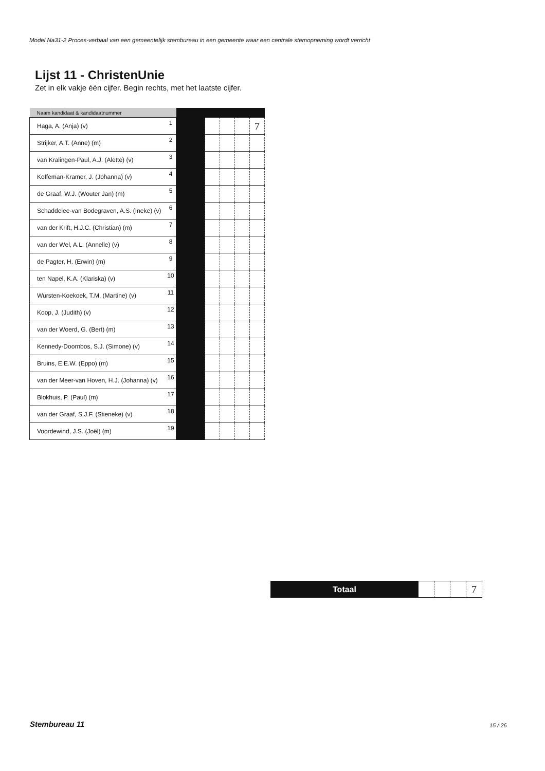Model Na31-2 Proces-verbaal van een gemeentelijk stembureau in een gemeente waar een centrale stemopneming wordt verricht
Lijst 11 - ChristenUnie
Zet in elk vakje één cijfer. Begin rechts, met het laatste cijfer.
| Naam kandidaat & kandidaatnummer | | | | | | |
| --- | --- | --- | --- | --- | --- | --- |
| Haga, A. (Anja) (v) | 1 | | | | | 7 |
| Strijker, A.T. (Anne) (m) | 2 | | | | | |
| van Kralingen-Paul, A.J. (Alette) (v) | 3 | | | | | |
| Koffeman-Kramer, J. (Johanna) (v) | 4 | | | | | |
| de Graaf, W.J. (Wouter Jan) (m) | 5 | | | | | |
| Schaddelee-van Bodegraven, A.S. (Ineke) (v) | 6 | | | | | |
| van der Krift, H.J.C. (Christian) (m) | 7 | | | | | |
| van der Wel, A.L. (Annelle) (v) | 8 | | | | | |
| de Pagter, H. (Erwin) (m) | 9 | | | | | |
| ten Napel, K.A. (Klariska) (v) | 10 | | | | | |
| Wursten-Koekoek, T.M. (Martine) (v) | 11 | | | | | |
| Koop, J. (Judith) (v) | 12 | | | | | |
| van der Woerd, G. (Bert) (m) | 13 | | | | | |
| Kennedy-Doornbos, S.J. (Simone) (v) | 14 | | | | | |
| Bruins, E.E.W. (Eppo) (m) | 15 | | | | | |
| van der Meer-van Hoven, H.J. (Johanna) (v) | 16 | | | | | |
| Blokhuis, P. (Paul) (m) | 17 | | | | | |
| van der Graaf, S.J.F. (Stieneke) (v) | 18 | | | | | |
| Voordewind, J.S. (Joël) (m) | 19 | | | | | |
| Totaal | | | | 7 |
Stembureau 11 15 / 26